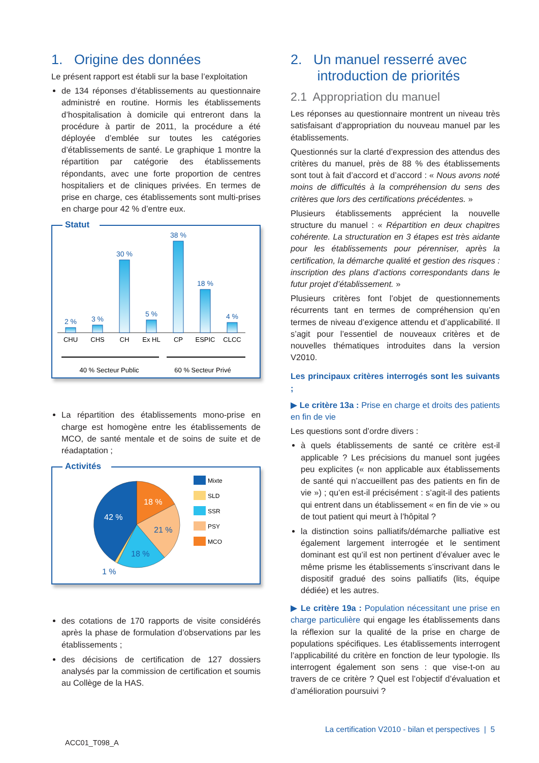1. Origine des données
Le présent rapport est établi sur la base l’exploitation
de 134 réponses d’établissements au questionnaire administré en routine. Hormis les établissements d’hospitalisation à domicile qui entreront dans la procédure à partir de 2011, la procédure a été déployée d’emblée sur toutes les catégories d’établissements de santé. Le graphique 1 montre la répartition par catégorie des établissements répondants, avec une forte proportion de centres hospitaliers et de cliniques privées. En termes de prise en charge, ces établissements sont multi-prises en charge pour 42 % d’entre eux.
Statut
2 %
3 %
30 %
5 %
38 %
18 %
4 %
CHU
CHS
CH
Ex HL
CP
ESPIC
CLCC
40 % Secteur Public
60 % Secteur Privé
La répartition des établissements mono-prise en charge est homogène entre les établissements de MCO, de santé mentale et de soins de suite et de réadaptation ;
Activités
18 %
42 %
21 %
18 %
1 %
Mixte
SLD
SSR
PSY
MCO
des cotations de 170 rapports de visite considérés après la phase de formulation d’observations par les établissements ;
des décisions de certification de 127 dossiers analysés par la commission de certification et soumis au Collège de la HAS.
2. Un manuel resserré avec
introduction de priorités
2.1 Appropriation du manuel
Les réponses au questionnaire montrent un niveau très satisfaisant d’appropriation du nouveau manuel par les établissements.
Questionnés sur la clarté d’expression des attendus des critères du manuel, près de 88 % des établissements sont tout à fait d’accord et d’accord : « Nous avons noté moins de difficultés à la compréhension du sens des critères que lors des certifications précédentes. »
Plusieurs établissements apprécient la nouvelle structure du manuel : « Répartition en deux chapitres cohérente. La structuration en 3 étapes est très aidante pour les établissements pour pérenniser, après la certification, la démarche qualité et gestion des risques : inscription des plans d’actions correspondants dans le futur projet d’établissement. »
Plusieurs critères font l’objet de questionnements récurrents tant en termes de compréhension qu’en termes de niveau d’exigence attendu et d’applicabilité. Il s’agit pour l’essentiel de nouveaux critères et de nouvelles thématiques introduites dans la version V2010.
Les principaux critères interrogés sont les suivants ;
▶ Le critère 13a : Prise en charge et droits des patients en fin de vie
Les questions sont d’ordre divers :
à quels établissements de santé ce critère est-il applicable ? Les précisions du manuel sont jugées peu explicites (« non applicable aux établissements de santé qui n’accueillent pas des patients en fin de vie ») ; qu’en est-il précisément : s’agit-il des patients qui entrent dans un établissement « en fin de vie » ou de tout patient qui meurt à l’hôpital ?
la distinction soins palliatifs/démarche palliative est également largement interrogée et le sentiment dominant est qu’il est non pertinent d’évaluer avec le même prisme les établissements s’inscrivant dans le dispositif gradué des soins palliatifs (lits, équipe dédiée) et les autres.
▶ Le critère 19a : Population nécessitant une prise en charge particulière qui engage les établissements dans la réflexion sur la qualité de la prise en charge de populations spécifiques. Les établissements interrogent l’applicabilité du critère en fonction de leur typologie. Ils interrogent également son sens : que vise-t-on au travers de ce critère ? Quel est l’objectif d’évaluation et d’amélioration poursuivi ?
La certification V2010 - bilan et perspectives | 5
ACC01_T098_A